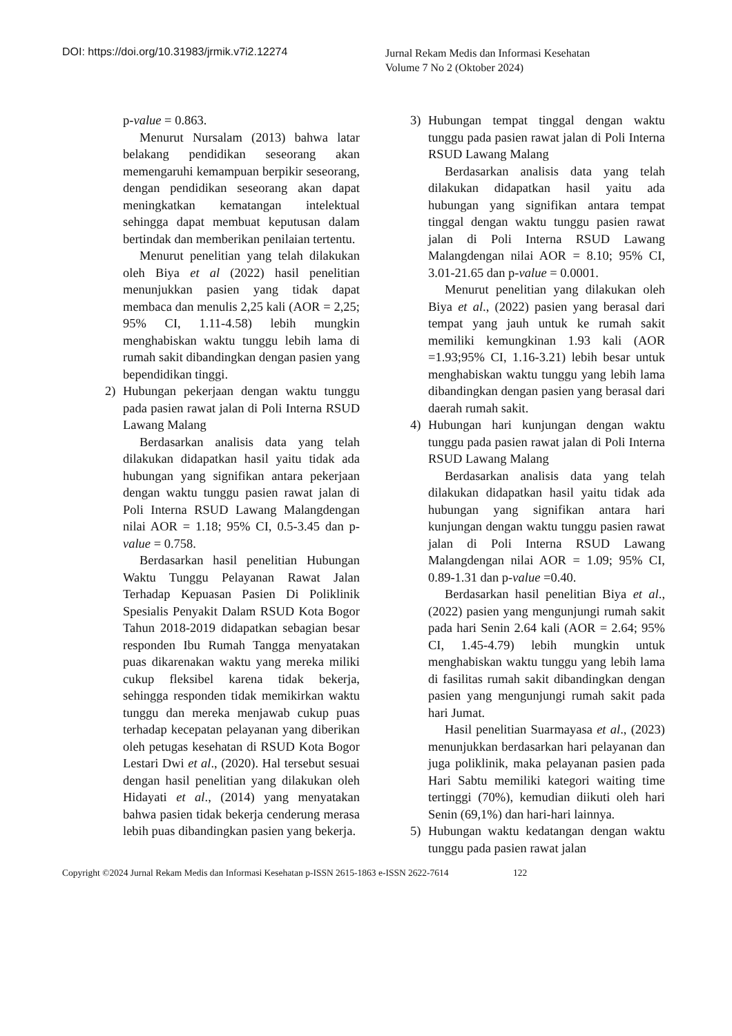DOI: https://doi.org/10.31983/jrmik.v7i2.12274
Jurnal Rekam Medis dan Informasi Kesehatan
Volume 7 No 2 (Oktober 2024)
p-value = 0.863.
Menurut Nursalam (2013) bahwa latar belakang pendidikan seseorang akan memengaruhi kemampuan berpikir seseorang, dengan pendidikan seseorang akan dapat meningkatkan kematangan intelektual sehingga dapat membuat keputusan dalam bertindak dan memberikan penilaian tertentu.
Menurut penelitian yang telah dilakukan oleh Biya et al (2022) hasil penelitian menunjukkan pasien yang tidak dapat membaca dan menulis 2,25 kali (AOR = 2,25; 95% CI, 1.11-4.58) lebih mungkin menghabiskan waktu tunggu lebih lama di rumah sakit dibandingkan dengan pasien yang bependidikan tinggi.
2) Hubungan pekerjaan dengan waktu tunggu pada pasien rawat jalan di Poli Interna RSUD Lawang Malang
Berdasarkan analisis data yang telah dilakukan didapatkan hasil yaitu tidak ada hubungan yang signifikan antara pekerjaan dengan waktu tunggu pasien rawat jalan di Poli Interna RSUD Lawang Malangdengan nilai AOR = 1.18; 95% CI, 0.5-3.45 dan p-value = 0.758.
Berdasarkan hasil penelitian Hubungan Waktu Tunggu Pelayanan Rawat Jalan Terhadap Kepuasan Pasien Di Poliklinik Spesialis Penyakit Dalam RSUD Kota Bogor Tahun 2018-2019 didapatkan sebagian besar responden Ibu Rumah Tangga menyatakan puas dikarenakan waktu yang mereka miliki cukup fleksibel karena tidak bekerja, sehingga responden tidak memikirkan waktu tunggu dan mereka menjawab cukup puas terhadap kecepatan pelayanan yang diberikan oleh petugas kesehatan di RSUD Kota Bogor Lestari Dwi et al., (2020). Hal tersebut sesuai dengan hasil penelitian yang dilakukan oleh Hidayati et al., (2014) yang menyatakan bahwa pasien tidak bekerja cenderung merasa lebih puas dibandingkan pasien yang bekerja.
3) Hubungan tempat tinggal dengan waktu tunggu pada pasien rawat jalan di Poli Interna RSUD Lawang Malang
Berdasarkan analisis data yang telah dilakukan didapatkan hasil yaitu ada hubungan yang signifikan antara tempat tinggal dengan waktu tunggu pasien rawat jalan di Poli Interna RSUD Lawang Malangdengan nilai AOR = 8.10; 95% CI, 3.01-21.65 dan p-value = 0.0001.
Menurut penelitian yang dilakukan oleh Biya et al., (2022) pasien yang berasal dari tempat yang jauh untuk ke rumah sakit memiliki kemungkinan 1.93 kali (AOR =1.93;95% CI, 1.16-3.21) lebih besar untuk menghabiskan waktu tunggu yang lebih lama dibandingkan dengan pasien yang berasal dari daerah rumah sakit.
4) Hubungan hari kunjungan dengan waktu tunggu pada pasien rawat jalan di Poli Interna RSUD Lawang Malang
Berdasarkan analisis data yang telah dilakukan didapatkan hasil yaitu tidak ada hubungan yang signifikan antara hari kunjungan dengan waktu tunggu pasien rawat jalan di Poli Interna RSUD Lawang Malangdengan nilai AOR = 1.09; 95% CI, 0.89-1.31 dan p-value =0.40.
Berdasarkan hasil penelitian Biya et al., (2022) pasien yang mengunjungi rumah sakit pada hari Senin 2.64 kali (AOR = 2.64; 95% CI, 1.45-4.79) lebih mungkin untuk menghabiskan waktu tunggu yang lebih lama di fasilitas rumah sakit dibandingkan dengan pasien yang mengunjungi rumah sakit pada hari Jumat.
Hasil penelitian Suarmayasa et al., (2023) menunjukkan berdasarkan hari pelayanan dan juga poliklinik, maka pelayanan pasien pada Hari Sabtu memiliki kategori waiting time tertinggi (70%), kemudian diikuti oleh hari Senin (69,1%) dan hari-hari lainnya.
5) Hubungan waktu kedatangan dengan waktu tunggu pada pasien rawat jalan
Copyright ©2024 Jurnal Rekam Medis dan Informasi Kesehatan p-ISSN 2615-1863 e-ISSN 2622-7614 122